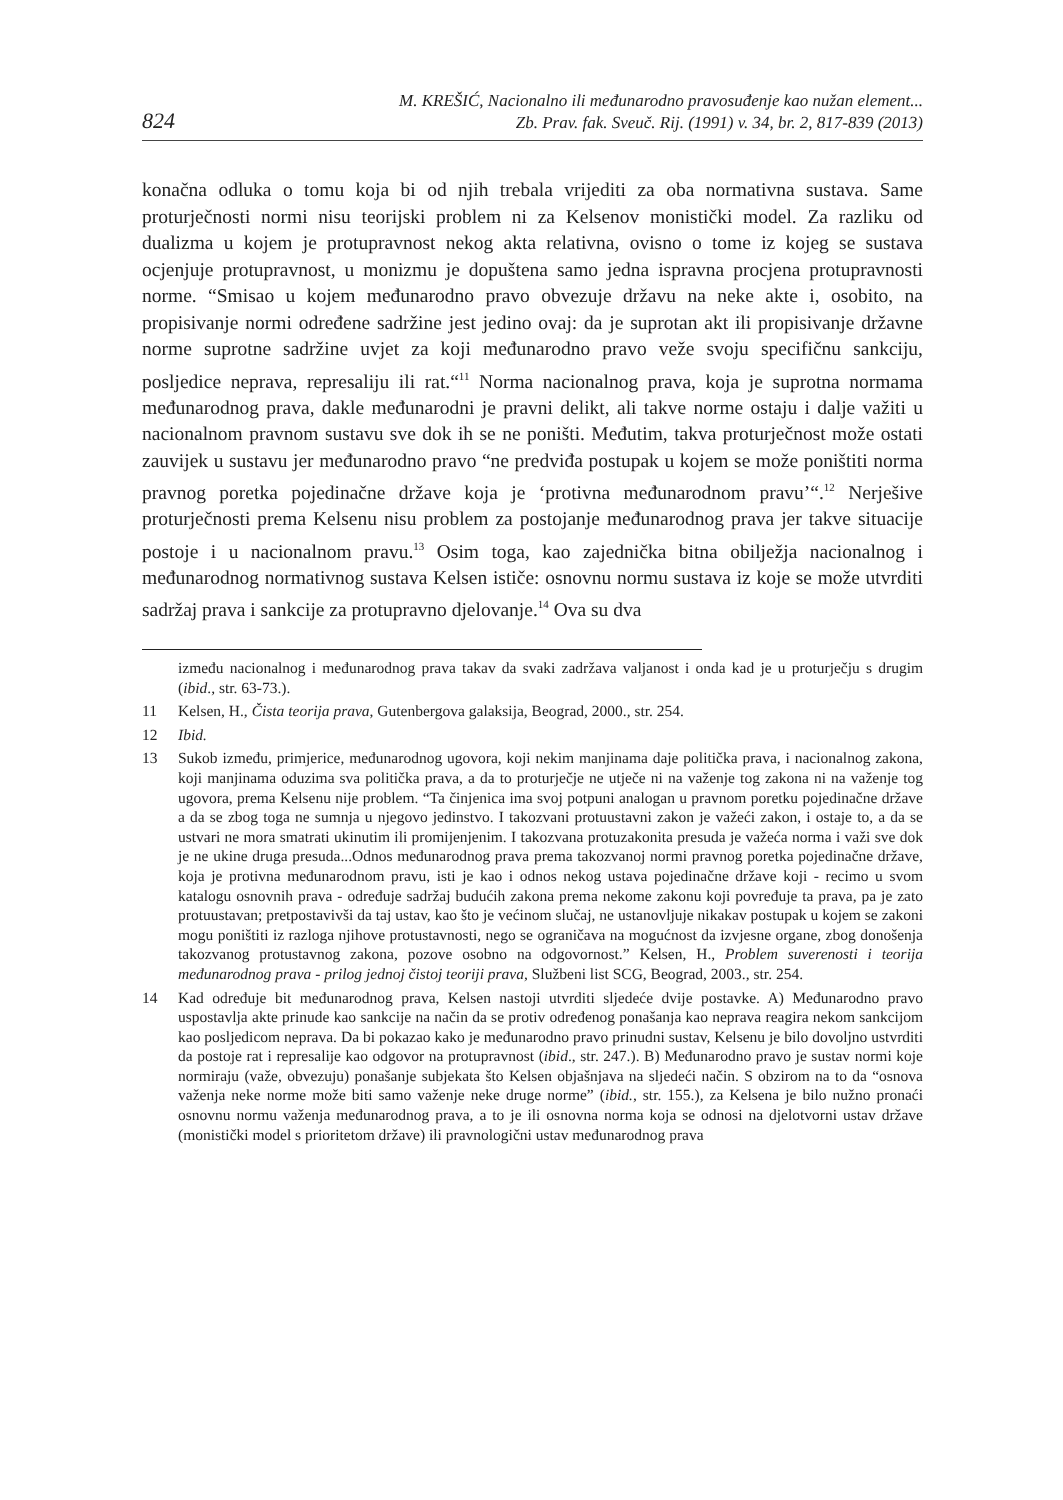824
M. KREŠIĆ, Nacionalno ili međunarodno pravosuđenje kao nužan element...
Zb. Prav. fak. Sveuč. Rij. (1991) v. 34, br. 2, 817-839 (2013)
konačna odluka o tomu koja bi od njih trebala vrijediti za oba normativna sustava. Same proturječnosti normi nisu teorijski problem ni za Kelsenov monistički model. Za razliku od dualizma u kojem je protupravnost nekog akta relativna, ovisno o tome iz kojeg se sustava ocjenjuje protupravnost, u monizmu je dopuštena samo jedna ispravna procjena protupravnosti norme. “Smisao u kojem međunarodno pravo obvezuje državu na neke akte i, osobito, na propisivanje normi određene sadržine jest jedino ovaj: da je suprotan akt ili propisivanje državne norme suprotne sadržine uvjet za koji međunarodno pravo veže svoju specifičnu sankciju, posljedice neprava, represaliju ili rat.“<sup>11</sup> Norma nacionalnog prava, koja je suprotna normama međunarodnog prava, dakle međunarodni je pravni delikt, ali takve norme ostaju i dalje važiti u nacionalnom pravnom sustavu sve dok ih se ne poništi. Međutim, takva proturječnost može ostati zauvijek u sustavu jer međunarodno pravo “ne predviđa postupak u kojem se može poništiti norma pravnog poretka pojedinačne države koja je ‘protivna međunarodnom pravu’“.<sup>12</sup> Nerješive proturječnosti prema Kelsenu nisu problem za postojanje međunarodnog prava jer takve situacije postoje i u nacionalnom pravu.<sup>13</sup> Osim toga, kao zajednička bitna obilježja nacionalnog i međunarodnog normativnog sustava Kelsen ističe: osnovnu normu sustava iz koje se može utvrditi sadržaj prava i sankcije za protupravno djelovanje.<sup>14</sup> Ova su dva
između nacionalnog i međunarodnog prava takav da svaki zadržava valjanost i onda kad je u proturječju s drugim (ibid., str. 63-73.).
11 Kelsen, H., Čista teorija prava, Gutenbergova galaksija, Beograd, 2000., str. 254.
12 Ibid.
13 Sukob između, primjerice, međunarodnog ugovora, koji nekim manjinama daje politička prava, i nacionalnog zakona, koji manjinama oduzima sva politička prava, a da to proturječje ne utječe ni na važenje tog zakona ni na važenje tog ugovora, prema Kelsenu nije problem. “Ta činjenica ima svoj potpuni analogan u pravnom poretku pojedinačne države a da se zbog toga ne sumnja u njegovo jedinstvo. I takozvani protuustavni zakon je važeći zakon, i ostaje to, a da se ustvari ne mora smatrati ukinutim ili promijenjenim. I takozvana protuzakonita presuda je važeća norma i važi sve dok je ne ukine druga presuda...Odnos međunarodnog prava prema takozvanoj normi pravnog poretka pojedinačne države, koja je protivna međunarodnom pravu, isti je kao i odnos nekog ustava pojedinačne države koji - recimo u svom katalogu osnovnih prava - određuje sadržaj budućih zakona prema nekome zakonu koji povređuje ta prava, pa je zato protuustavan; pretpostavivši da taj ustav, kao što je većinom slučaj, ne ustanovljuje nikakav postupak u kojem se zakoni mogu poništiti iz razloga njihove protustavnosti, nego se ograničava na mogućnost da izvjesne organe, zbog donošenja takozvanog protustavnog zakona, pozove osobno na odgovornost.” Kelsen, H., Problem suverenosti i teorija međunarodnog prava - prilog jednoj čistoj teoriji prava, Službeni list SCG, Beograd, 2003., str. 254.
14 Kad određuje bit međunarodnog prava, Kelsen nastoji utvrditi sljedeće dvije postavke. A) Međunarodno pravo uspostavlja akte prinude kao sankcije na način da se protiv određenog ponašanja kao neprava reagira nekom sankcijom kao posljedicom neprava. Da bi pokazao kako je međunarodno pravo prinudni sustav, Kelsenu je bilo dovoljno ustvrditi da postoje rat i represalije kao odgovor na protupravnost (ibid., str. 247.). B) Međunarodno pravo je sustav normi koje normiraju (važe, obvezuju) ponašanje subjekata što Kelsen objašnjava na sljedeći način. S obzirom na to da “osnova važenja neke norme može biti samo važenje neke druge norme” (ibid., str. 155.), za Kelsena je bilo nužno pronaći osnovnu normu važenja međunarodnog prava, a to je ili osnovna norma koja se odnosi na djelotvorni ustav države (monistički model s prioritetom države) ili pravnologični ustav međunarodnog prava